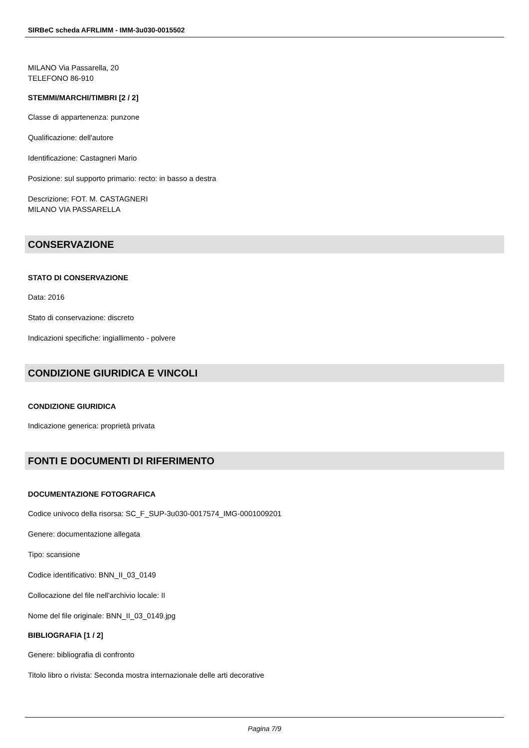SIRBeC scheda AFRLIMM - IMM-3u030-0015502
MILANO Via Passarella, 20
TELEFONO 86-910
STEMMI/MARCHI/TIMBRI [2 / 2]
Classe di appartenenza: punzone
Qualificazione: dell'autore
Identificazione: Castagneri Mario
Posizione: sul supporto primario: recto: in basso a destra
Descrizione: FOT. M. CASTAGNERI
MILANO VIA PASSARELLA
CONSERVAZIONE
STATO DI CONSERVAZIONE
Data: 2016
Stato di conservazione: discreto
Indicazioni specifiche: ingiallimento - polvere
CONDIZIONE GIURIDICA E VINCOLI
CONDIZIONE GIURIDICA
Indicazione generica: proprietà privata
FONTI E DOCUMENTI DI RIFERIMENTO
DOCUMENTAZIONE FOTOGRAFICA
Codice univoco della risorsa: SC_F_SUP-3u030-0017574_IMG-0001009201
Genere: documentazione allegata
Tipo: scansione
Codice identificativo: BNN_II_03_0149
Collocazione del file nell'archivio locale: II
Nome del file originale: BNN_II_03_0149.jpg
BIBLIOGRAFIA [1 / 2]
Genere: bibliografia di confronto
Titolo libro o rivista: Seconda mostra internazionale delle arti decorative
Pagina 7/9